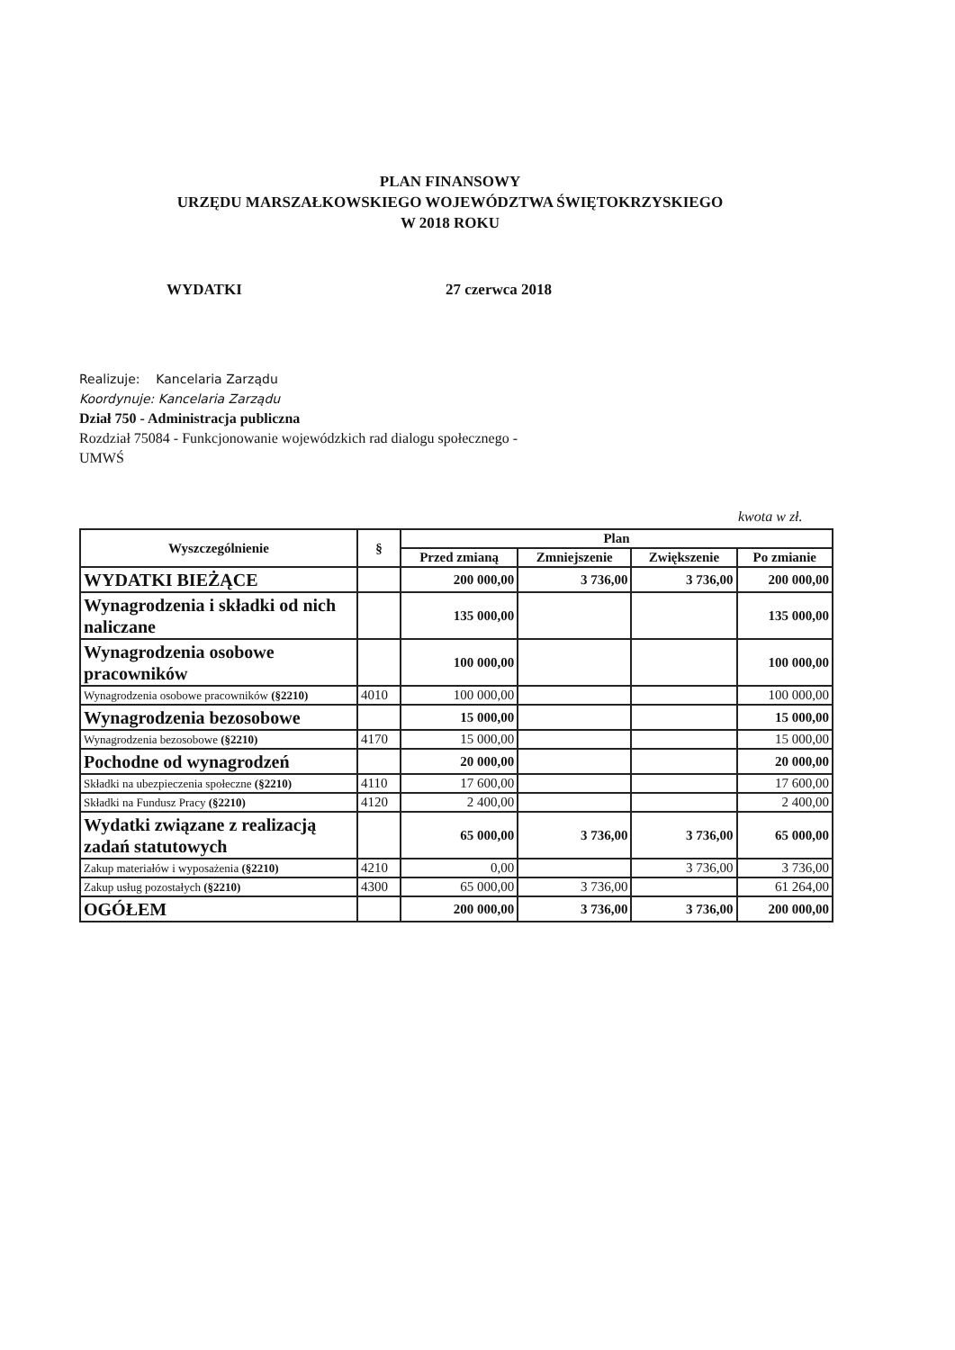PLAN FINANSOWY
URZĘDU MARSZAŁKOWSKIEGO WOJEWÓDZTWA ŚWIĘTOKRZYSKIEGO
W 2018 ROKU
WYDATKI 27 czerwca 2018
Realizuje: Kancelaria Zarządu
Koordynuje: Kancelaria Zarządu
Dział 750 - Administracja publiczna
Rozdział 75084 - Funkcjonowanie wojewódzkich rad dialogu społecznego -
UMWŚ
kwota w zł.
| Wyszczególnienie | § | Plan | | | |
| --- | --- | --- | --- | --- | --- |
| | | Przed zmianą | Zmniejszenie | Zwiększenie | Po zmianie |
| WYDATKI BIEŻĄCE | | 200 000,00 | 3 736,00 | 3 736,00 | 200 000,00 |
| Wynagrodzenia i składki od nich naliczane | | 135 000,00 | | | 135 000,00 |
| Wynagrodzenia osobowe pracowników | | 100 000,00 | | | 100 000,00 |
| Wynagrodzenia osobowe pracowników (§2210) | 4010 | 100 000,00 | | | 100 000,00 |
| Wynagrodzenia bezosobowe | | 15 000,00 | | | 15 000,00 |
| Wynagrodzenia bezosobowe (§2210) | 4170 | 15 000,00 | | | 15 000,00 |
| Pochodne od wynagrodzeń | | 20 000,00 | | | 20 000,00 |
| Składki na ubezpieczenia społeczne (§2210) | 4110 | 17 600,00 | | | 17 600,00 |
| Składki na Fundusz Pracy (§2210) | 4120 | 2 400,00 | | | 2 400,00 |
| Wydatki związane z realizacją zadań statutowych | | 65 000,00 | 3 736,00 | 3 736,00 | 65 000,00 |
| Zakup materiałów i wyposażenia (§2210) | 4210 | 0,00 | | 3 736,00 | 3 736,00 |
| Zakup usług pozostałych (§2210) | 4300 | 65 000,00 | 3 736,00 | | 61 264,00 |
| OGÓŁEM | | 200 000,00 | 3 736,00 | 3 736,00 | 200 000,00 |